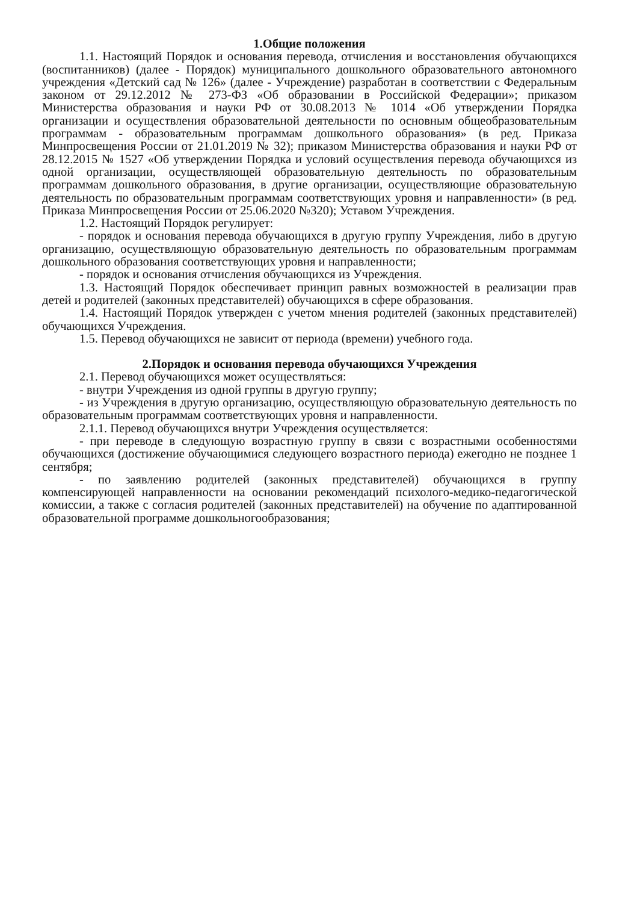1.Общие положения
1.1. Настоящий Порядок и основания перевода, отчисления и восстановления обучающихся (воспитанников) (далее - Порядок) муниципального дошкольного образовательного автономного учреждения «Детский сад № 126» (далее - Учреждение) разработан в соответствии с Федеральным законом от 29.12.2012 № 273-ФЗ «Об образовании в Российской Федерации»; приказом Министерства образования и науки РФ от 30.08.2013 № 1014 «Об утверждении Порядка организации и осуществления образовательной деятельности по основным общеобразовательным программам - образовательным программам дошкольного образования» (в ред. Приказа Минпросвещения России от 21.01.2019 № 32); приказом Министерства образования и науки РФ от 28.12.2015 № 1527 «Об утверждении Порядка и условий осуществления перевода обучающихся из одной организации, осуществляющей образовательную деятельность по образовательным программам дошкольного образования, в другие организации, осуществляющие образовательную деятельность по образовательным программам соответствующих уровня и направленности» (в ред. Приказа Минпросвещения России от 25.06.2020 №320); Уставом Учреждения.
1.2. Настоящий Порядок регулирует:
- порядок и основания перевода обучающихся в другую группу Учреждения, либо в другую организацию, осуществляющую образовательную деятельность по образовательным программам дошкольного образования соответствующих уровня и направленности;
- порядок и основания отчисления обучающихся из Учреждения.
1.3. Настоящий Порядок обеспечивает принцип равных возможностей в реализации прав детей и родителей (законных представителей) обучающихся в сфере образования.
1.4. Настоящий Порядок утвержден с учетом мнения родителей (законных представителей) обучающихся Учреждения.
1.5. Перевод обучающихся не зависит от периода (времени) учебного года.
2.Порядок и основания перевода обучающихся Учреждения
2.1. Перевод обучающихся может осуществляться:
- внутри Учреждения из одной группы в другую группу;
- из Учреждения в другую организацию, осуществляющую образовательную деятельность по образовательным программам соответствующих уровня и направленности.
2.1.1. Перевод обучающихся внутри Учреждения осуществляется:
- при переводе в следующую возрастную группу в связи с возрастными особенностями обучающихся (достижение обучающимися следующего возрастного периода) ежегодно не позднее 1 сентября;
- по заявлению родителей (законных представителей) обучающихся в группу компенсирующей направленности на основании рекомендаций психолого-медико-педагогической комиссии, а также с согласия родителей (законных представителей) на обучение по адаптированной образовательной программе дошкольногообразования;